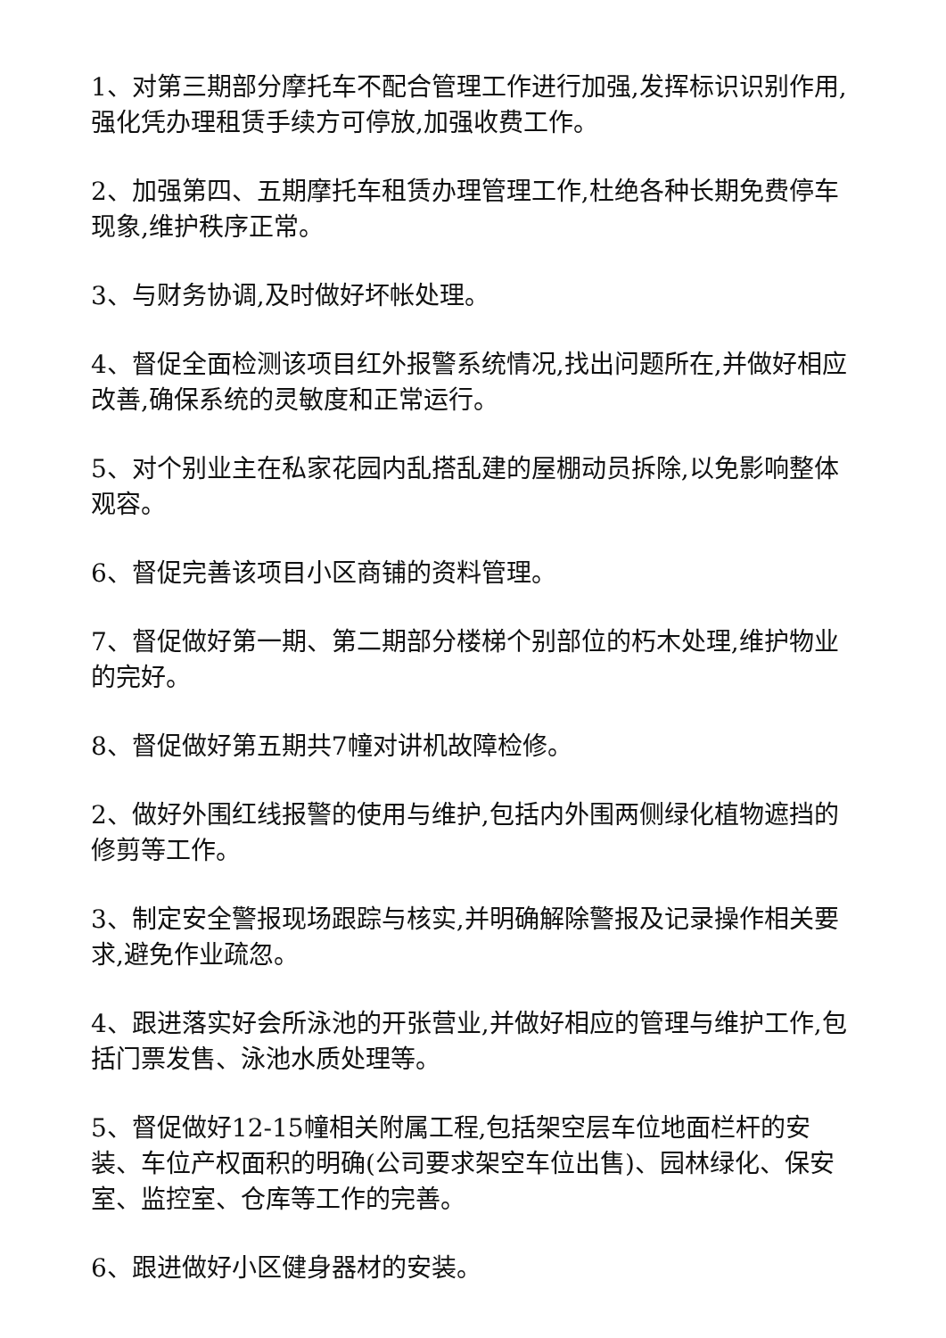1、对第三期部分摩托车不配合管理工作进行加强,发挥标识识别作用,强化凭办理租赁手续方可停放,加强收费工作。
2、加强第四、五期摩托车租赁办理管理工作,杜绝各种长期免费停车现象,维护秩序正常。
3、与财务协调,及时做好坏帐处理。
4、督促全面检测该项目红外报警系统情况,找出问题所在,并做好相应改善,确保系统的灵敏度和正常运行。
5、对个别业主在私家花园内乱搭乱建的屋棚动员拆除,以免影响整体观容。
6、督促完善该项目小区商铺的资料管理。
7、督促做好第一期、第二期部分楼梯个别部位的朽木处理,维护物业的完好。
8、督促做好第五期共7幢对讲机故障检修。
2、做好外围红线报警的使用与维护,包括内外围两侧绿化植物遮挡的修剪等工作。
3、制定安全警报现场跟踪与核实,并明确解除警报及记录操作相关要求,避免作业疏忽。
4、跟进落实好会所泳池的开张营业,并做好相应的管理与维护工作,包括门票发售、泳池水质处理等。
5、督促做好12-15幢相关附属工程,包括架空层车位地面栏杆的安装、车位产权面积的明确(公司要求架空车位出售)、园林绿化、保安室、监控室、仓库等工作的完善。
6、跟进做好小区健身器材的安装。